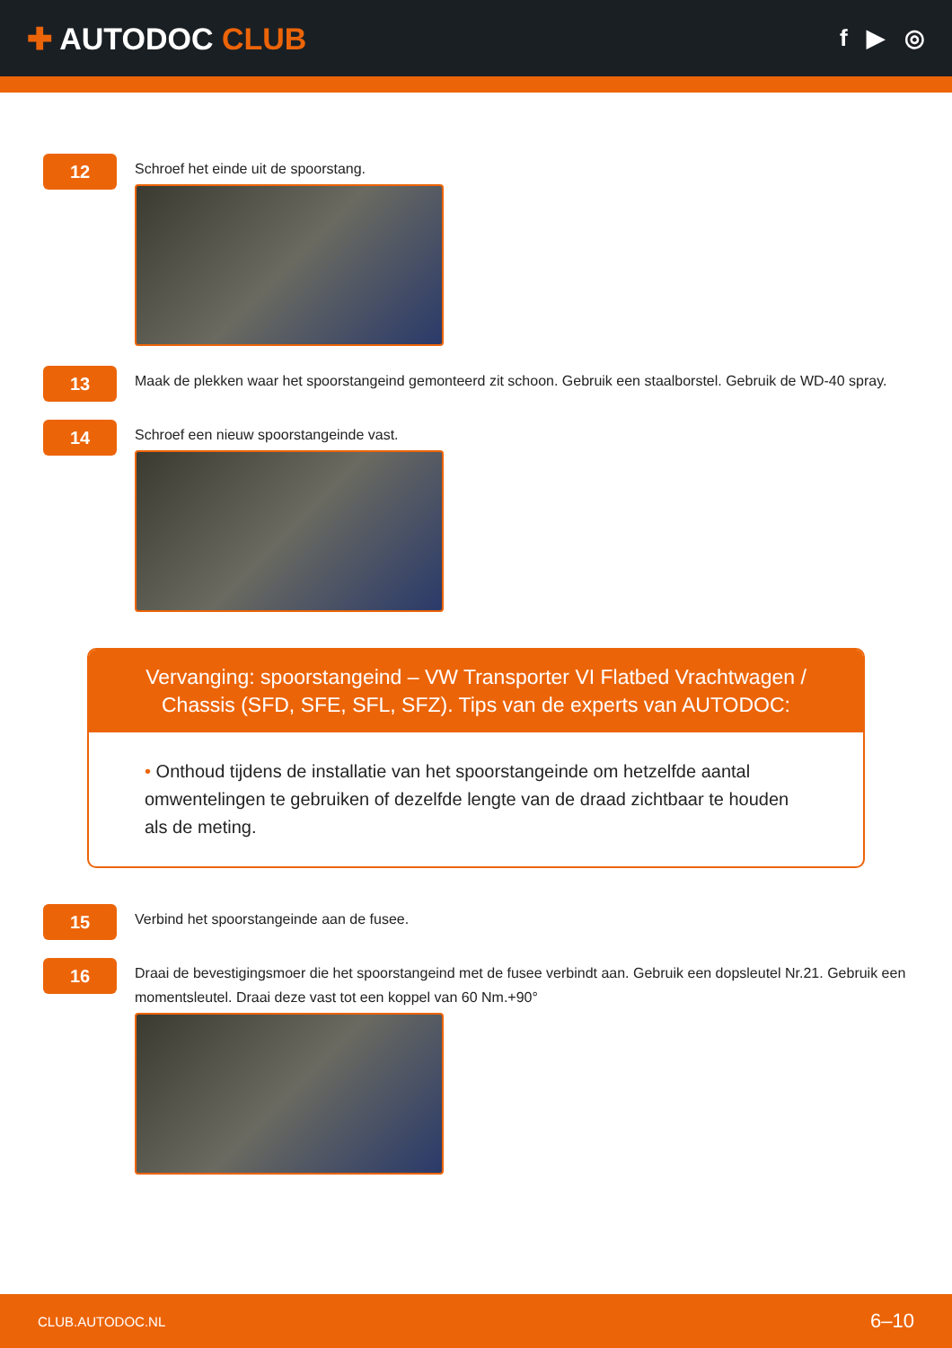✚ AUTODOC CLUB
f ▶ ◎
12
Schroef het einde uit de spoorstang.
13
Maak de plekken waar het spoorstangeind gemonteerd zit schoon. Gebruik een staalborstel. Gebruik de WD-40 spray.
14
Schroef een nieuw spoorstangeinde vast.
Vervanging: spoorstangeind – VW Transporter VI Flatbed Vrachtwagen / Chassis (SFD, SFE, SFL, SFZ). Tips van de experts van AUTODOC:
• Onthoud tijdens de installatie van het spoorstangeinde om hetzelfde aantal omwentelingen te gebruiken of dezelfde lengte van de draad zichtbaar te houden als de meting.
15
Verbind het spoorstangeinde aan de fusee.
16
Draai de bevestigingsmoer die het spoorstangeind met de fusee verbindt aan. Gebruik een dopsleutel Nr.21. Gebruik een momentsleutel. Draai deze vast tot een koppel van 60 Nm.+90°
CLUB.AUTODOC.NL 6–10